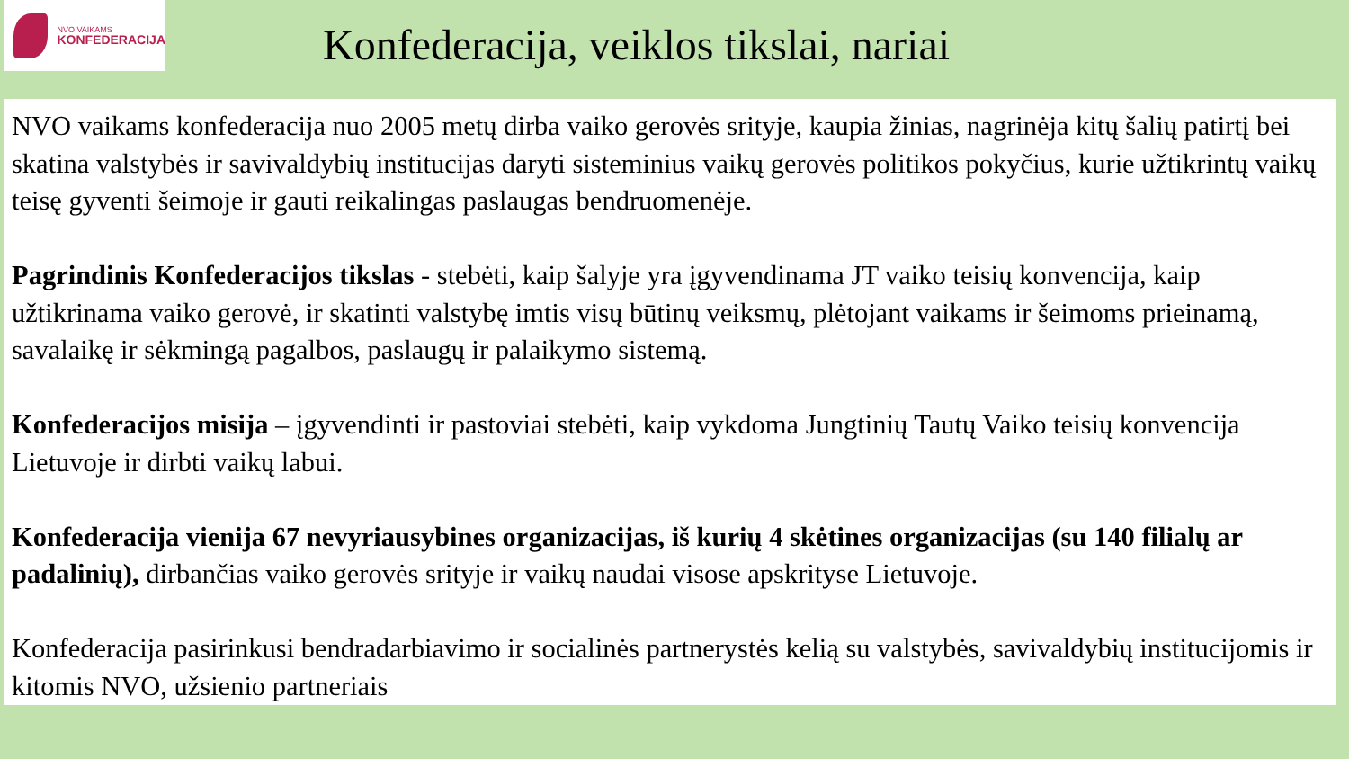NVO VAIKAMS
KONFEDERACIJA
Konfederacija, veiklos tikslai, nariai
NVO vaikams konfederacija nuo 2005 metų dirba vaiko gerovės srityje, kaupia žinias, nagrinėja kitų šalių patirtį bei skatina valstybės ir savivaldybių institucijas daryti sisteminius vaikų gerovės politikos pokyčius, kurie užtikrintų vaikų teisę gyventi šeimoje ir gauti reikalingas paslaugas bendruomenėje.
Pagrindinis Konfederacijos tikslas - stebėti, kaip šalyje yra įgyvendinama JT vaiko teisių konvencija, kaip užtikrinama vaiko gerovė, ir skatinti valstybę imtis visų būtinų veiksmų, plėtojant vaikams ir šeimoms prieinamą, savalaikę ir sėkmingą pagalbos, paslaugų ir palaikymo sistemą.
Konfederacijos misija – įgyvendinti ir pastoviai stebėti, kaip vykdoma Jungtinių Tautų Vaiko teisių konvencija Lietuvoje ir dirbti vaikų labui.
Konfederacija vienija 67 nevyriausybines organizacijas, iš kurių 4 skėtines organizacijas (su 140 filialų ar padalinių), dirbančias vaiko gerovės srityje ir vaikų naudai visose apskrityse Lietuvoje.
Konfederacija pasirinkusi bendradarbiavimo ir socialinės partnerystės kelią su valstybės, savivaldybių institucijomis ir kitomis NVO, užsienio partneriais